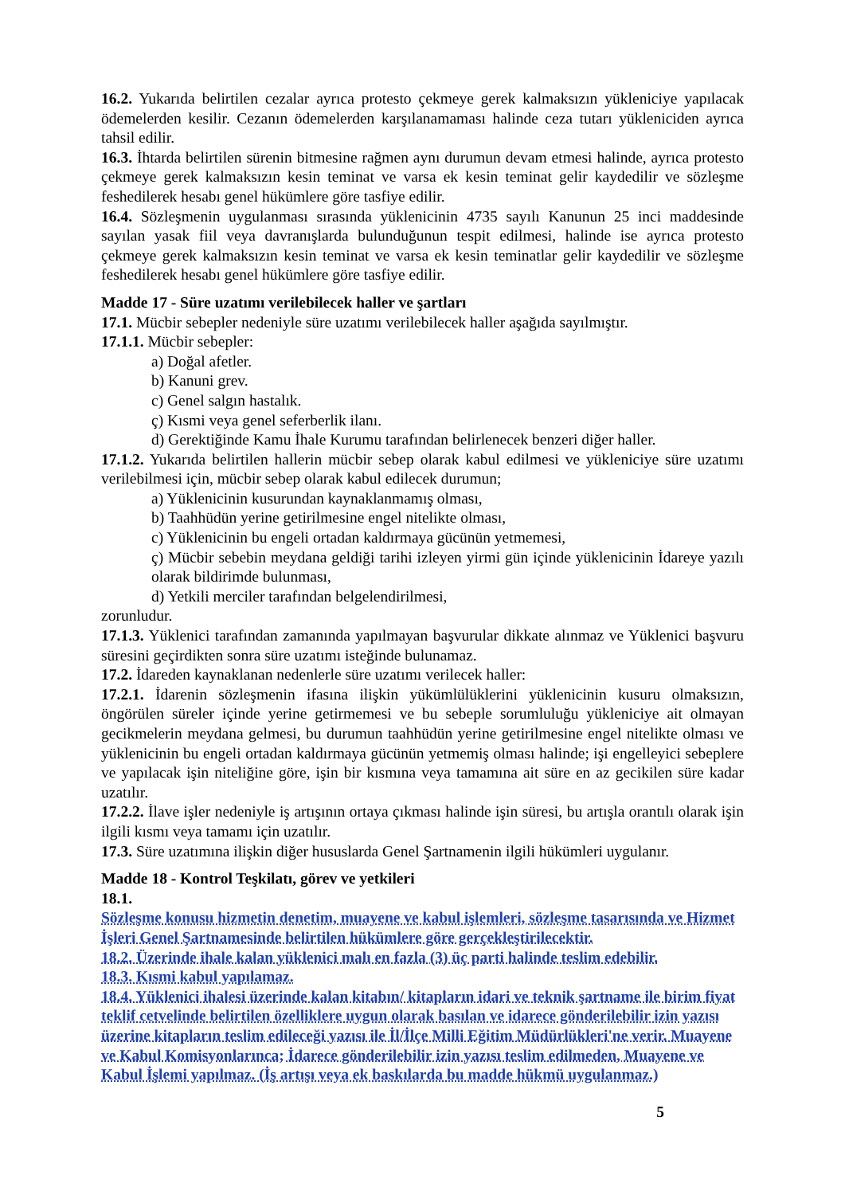16.2. Yukarıda belirtilen cezalar ayrıca protesto çekmeye gerek kalmaksızın yükleniciye yapılacak ödemelerden kesilir. Cezanın ödemelerden karşılanamaması halinde ceza tutarı yükleniciden ayrıca tahsil edilir.
16.3. İhtarda belirtilen sürenin bitmesine rağmen aynı durumun devam etmesi halinde, ayrıca protesto çekmeye gerek kalmaksızın kesin teminat ve varsa ek kesin teminat gelir kaydedilir ve sözleşme feshedilerek hesabı genel hükümlere göre tasfiye edilir.
16.4. Sözleşmenin uygulanması sırasında yüklenicinin 4735 sayılı Kanunun 25 inci maddesinde sayılan yasak fiil veya davranışlarda bulunduğunun tespit edilmesi, halinde ise ayrıca protesto çekmeye gerek kalmaksızın kesin teminat ve varsa ek kesin teminatlar gelir kaydedilir ve sözleşme feshedilerek hesabı genel hükümlere göre tasfiye edilir.
Madde 17 - Süre uzatımı verilebilecek haller ve şartları
17.1. Mücbir sebepler nedeniyle süre uzatımı verilebilecek haller aşağıda sayılmıştır.
17.1.1. Mücbir sebepler:
a) Doğal afetler.
b) Kanuni grev.
c) Genel salgın hastalık.
ç) Kısmi veya genel seferberlik ilanı.
d) Gerektiğinde Kamu İhale Kurumu tarafından belirlenecek benzeri diğer haller.
17.1.2. Yukarıda belirtilen hallerin mücbir sebep olarak kabul edilmesi ve yükleniciye süre uzatımı verilebilmesi için, mücbir sebep olarak kabul edilecek durumun;
a) Yüklenicinin kusurundan kaynaklanmamış olması,
b) Taahhüdün yerine getirilmesine engel nitelikte olması,
c) Yüklenicinin bu engeli ortadan kaldırmaya gücünün yetmemesi,
ç) Mücbir sebebin meydana geldiği tarihi izleyen yirmi gün içinde yüklenicinin İdareye yazılı olarak bildirimde bulunması,
d) Yetkili merciler tarafından belgelendirilmesi,
zorunludur.
17.1.3. Yüklenici tarafından zamanında yapılmayan başvurular dikkate alınmaz ve Yüklenici başvuru süresini geçirdikten sonra süre uzatımı isteğinde bulunamaz.
17.2. İdareden kaynaklanan nedenlerle süre uzatımı verilecek haller:
17.2.1. İdarenin sözleşmenin ifasına ilişkin yükümlülüklerini yüklenicinin kusuru olmaksızın, öngörülen süreler içinde yerine getirmemesi ve bu sebeple sorumluluğu yükleniciye ait olmayan gecikmelerin meydana gelmesi, bu durumun taahhüdün yerine getirilmesine engel nitelikte olması ve yüklenicinin bu engeli ortadan kaldırmaya gücünün yetmemiş olması halinde; işi engelleyici sebeplere ve yapılacak işin niteliğine göre, işin bir kısmına veya tamamına ait süre en az gecikilen süre kadar uzatılır.
17.2.2. İlave işler nedeniyle iş artışının ortaya çıkması halinde işin süresi, bu artışla orantılı olarak işin ilgili kısmı veya tamamı için uzatılır.
17.3. Süre uzatımına ilişkin diğer hususlarda Genel Şartnamenin ilgili hükümleri uygulanır.
Madde 18 - Kontrol Teşkilatı, görev ve yetkileri
18.1.
Sözleşme konusu hizmetin denetim, muayene ve kabul işlemleri, sözleşme tasarısında ve Hizmet İşleri Genel Şartnamesinde belirtilen hükümlere göre gerçekleştirilecektir.
18.2. Üzerinde ihale kalan yüklenici malı en fazla (3) üç parti halinde teslim edebilir.
18.3. Kısmi kabul yapılamaz.
18.4. Yüklenici ihalesi üzerinde kalan kitabın/ kitapların idari ve teknik şartname ile birim fiyat teklif cetvelinde belirtilen özelliklere uygun olarak basılan ve idarece gönderilebilir izin yazısı üzerine kitapların teslim edileceği yazısı ile İl/İlçe Milli Eğitim Müdürlükleri'ne verir. Muayene ve Kabul Komisyonlarınca; İdarece gönderilebilir izin yazısı teslim edilmeden, Muayene ve Kabul İşlemi yapılmaz. (İş artışı veya ek baskılarda bu madde hükmü uygulanmaz.)
5